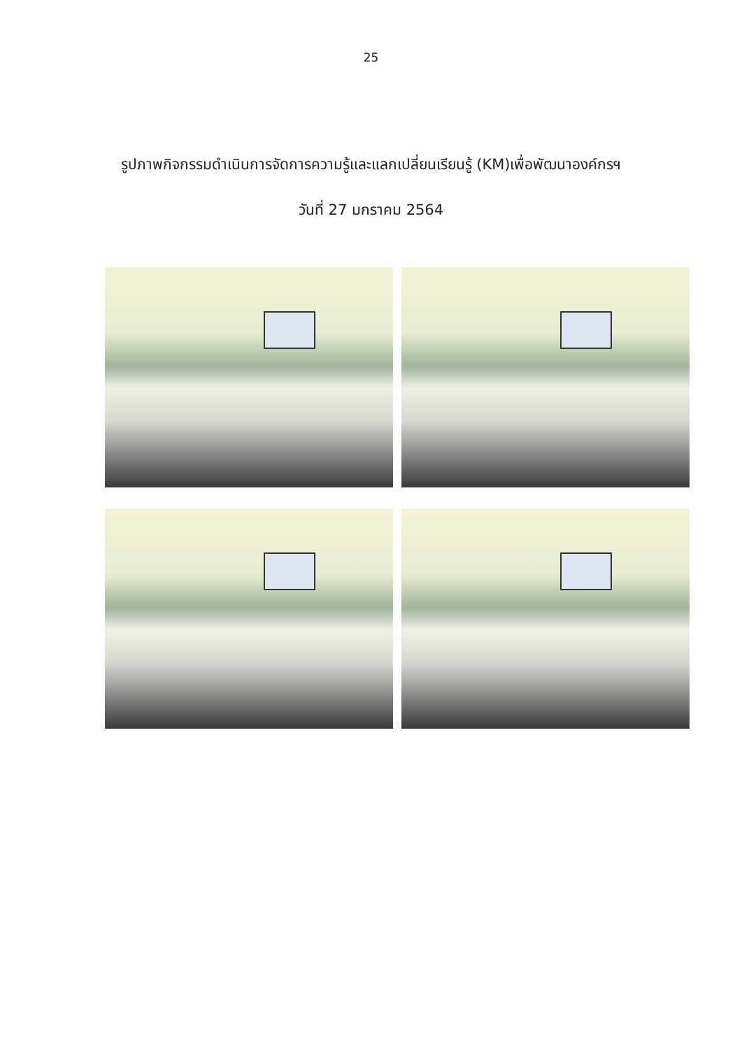25
รูปภาพกิจกรรมดำเนินการจัดการความรู้และแลกเปลี่ยนเรียนรู้ (KM)เพื่อพัฒนาองค์กรฯ
วันที่ 27 มกราคม 2564